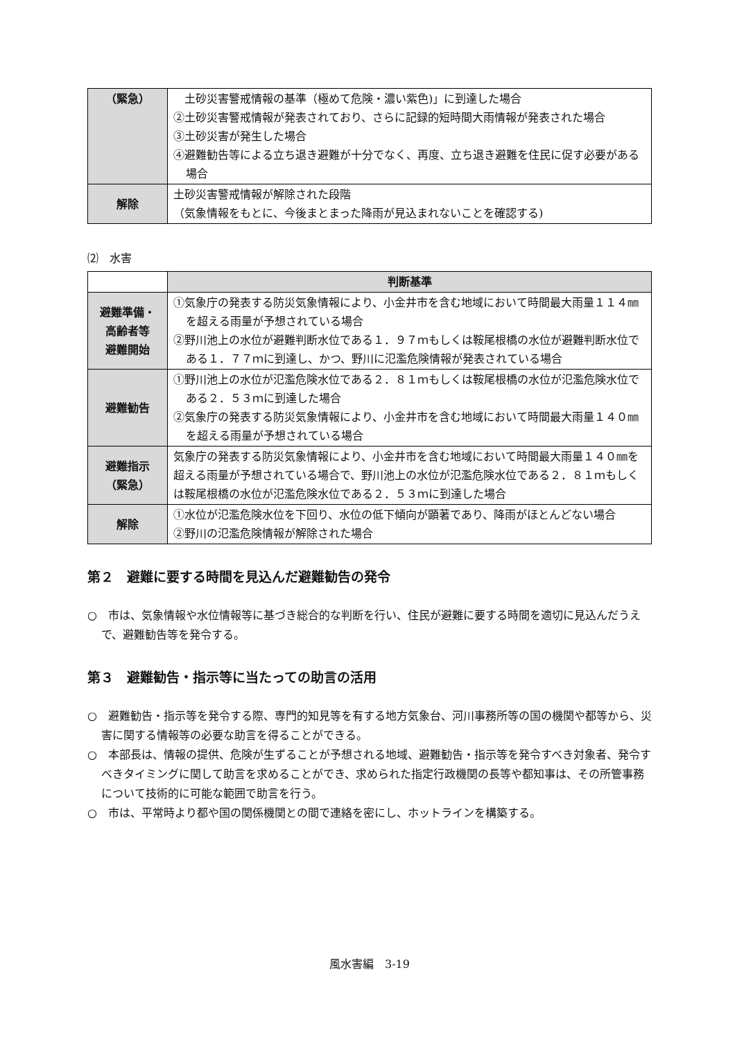| （緊急） | 土砂災害警戒情報の基準（極めて危険・濃い紫色)」に到達した場合 ②土砂災害警戒情報が発表されており、さらに記録的短時間大雨情報が発表された場合 ③土砂災害が発生した場合 ④避難勧告等による立ち退き避難が十分でなく、再度、立ち退き避難を住民に促す必要がある場合 |
| 解除 | 土砂災害警戒情報が解除された段階 （気象情報をもとに、今後まとまった降雨が見込まれないことを確認する) |
⑵　水害
| | 判断基準 |
| 避難準備・ 高齢者等 避難開始 | ①気象庁の発表する防災気象情報により、小金井市を含む地域において時間最大雨量１１４㎜を超える雨量が予想されている場合 ②野川池上の水位が避難判断水位である１．９７ｍもしくは鞍尾根橋の水位が避難判断水位である１．７７ｍに到達し、かつ、野川に氾濫危険情報が発表されている場合 |
| 避難勧告 | ①野川池上の水位が氾濫危険水位である２．８１ｍもしくは鞍尾根橋の水位が氾濫危険水位である２．５３ｍに到達した場合 ②気象庁の発表する防災気象情報により、小金井市を含む地域において時間最大雨量１４０㎜を超える雨量が予想されている場合 |
| 避難指示 （緊急） | 気象庁の発表する防災気象情報により、小金井市を含む地域において時間最大雨量１４０㎜を超える雨量が予想されている場合で、野川池上の水位が氾濫危険水位である２．８１ｍもしくは鞍尾根橋の水位が氾濫危険水位である２．５３ｍに到達した場合 |
| 解除 | ①水位が氾濫危険水位を下回り、水位の低下傾向が顕著であり、降雨がほとんどない場合 ②野川の氾濫危険情報が解除された場合 |
第２　避難に要する時間を見込んだ避難勧告の発令
○　市は、気象情報や水位情報等に基づき総合的な判断を行い、住民が避難に要する時間を適切に見込んだうえで、避難勧告等を発令する。
第３　避難勧告・指示等に当たっての助言の活用
○　避難勧告・指示等を発令する際、専門的知見等を有する地方気象台、河川事務所等の国の機関や都等から、災害に関する情報等の必要な助言を得ることができる。
○　本部長は、情報の提供、危険が生ずることが予想される地域、避難勧告・指示等を発令すべき対象者、発令すべきタイミングに関して助言を求めることができ、求められた指定行政機関の長等や都知事は、その所管事務について技術的に可能な範囲で助言を行う。
○　市は、平常時より都や国の関係機関との間で連絡を密にし、ホットラインを構築する。
風水害編　3-19